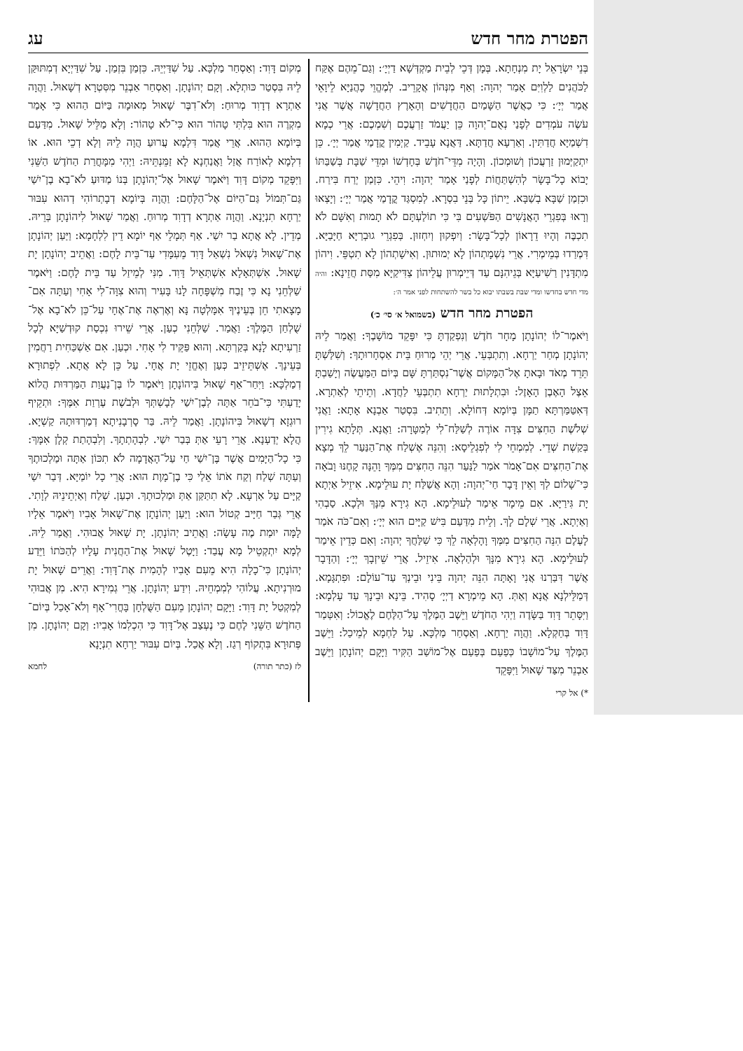הפטרת מחר חדש עג
בְּנֵי יִשְׂרָאֵל יָת מִנְחָתָא. בְּמָן דְּכֵי לְבֵית מַקְדְּשָׁא דַיְיָ׳: וְגַם־מֵהֶם אֶקַּח לַכֹּהֲנִים לַלְוִיִּם אָמַר יְהוָה: וְאַף מִנְּהוֹן אֲקָרֵיב. לְמֶהֱוֵי כָהֲנַיָּא לֵיוָאֵי אֲמַר יְיָ׳: כִּי כַאֲשֶׁר הַשָּׁמַיִם הַחֲדָשִׁים וְהָאָרֶץ הַחֲדָשָׁה אֲשֶׁר אֲנִי עֹשֶׂה עֹמְדִים לְפָנַי נְאֻם־יְהוָה כֵּן יַעֲמֹד זַרְעֲכֶם וְשִׁמְכֶם: אֲרֵי כְמָא דִשְׁמַיָּא חֲדַתִּין. וְאַרְעָא חֲדַתָּא. דַּאֲנָא עָבֵיד. קַיְמִין קֳדָמַי אֲמַר יְיָ׳. כֵּן יִתְקַיְּמוּן זַרְעֲכוֹן וְשׁוּמְכוֹן. וְהָיָה מִדֵּי־חֹדֶשׁ בְּחָדְשׁוֹ וּמִדֵּי שַׁבָּת בְּשַׁבַּתּוֹ יָבוֹא כָל־בָּשָׂר לְהִשְׁתַּחֲוֹת לְפָנַי אָמַר יְהוָה: וִיהֵי. כִּזְמַן יְרַח בִּירַח. וּכִזְמַן שַׁבָּא בְשַׁבָּא. יֵיתוֹן כָּל בְּנֵי בִסְרָא. לְמִסְגַּד קֳדָמַי אֲמַר יְיָ׳: וְיָצְאוּ וְרָאוּ בְּפִגְרֵי הָאֲנָשִׁים הַפֹּשְׁעִים בִּי כִּי תוֹלַעְתָּם לֹא תָמוּת וְאִשָּׁם לֹא תִכְבֶּה וְהָיוּ דֵרָאוֹן לְכָל־בָּשָׂר: וְיִפְקוּן וְיִחְזוּן. בְּפִגְרֵי גוּבְרַיָּא חַיָּבַיָּא. דִּמְרַדוּ בְּמֵימְרִי. אֲרֵי נִשְׁמָתְהוֹן לָא יְמוּתוּן. וְאִישָׁתְהוֹן לָא תִטְפֵּי. וִיהוֹן מִתְדָּנִין רַשִׁיעַיָּא בְּגֵיהִנָּם עַד דְּיֵימְרוּן עֲלֵיהוֹן צַדִּיקַיָּא מִסַּת חֲזֵינָא: והיה מדי חדש בחדשו ומדי שבת בשבתו יבוא כל בשר להשתחות לפני אמר ה׳:
הפטרת מחר חדש (בשמואל א׳ סי׳ כ׳)
וַיֹּאמֶר־לוֹ יְהוֹנָתָן מָחָר חֹדֶשׁ וְנִפְקַדְתָּ כִּי יִפָּקֵד מוֹשָׁבֶךָ: וַאֲמַר לֵיהּ יְהוֹנָתָן מְחַר יַרְחָא. וְתִתְבְּעֵי. אֲרֵי יְהֵי מְרוּחַ בֵּית אַסְחָרוּתָךְ: וְשִׁלַּשְׁתָּ תֵּרֵד מְאֹד וּבָאתָ אֶל־הַמָּקוֹם אֲשֶׁר־נִסְתַּרְתָּ שָּׁם בְּיוֹם הַמַּעֲשֶׂה וְיָשַׁבְתָּ אֵצֶל הָאֶבֶן הָאָזֶל: וּבִתְלָתוּת יַרְחָא תִתְבְּעֵי לַחֲדָא. וְתֵיתֵי לְאַתְרָא. דְּאִטַּמַּרְתָּא תַמָּן בְּיוֹמָא דְּחוֹלָא. וְתֵתִיב. בִּסְטַר אַבְנָא אָתָא: וַאֲנִי שְׁלֹשֶׁת הַחִצִּים צִדָּה אוֹרֶה לְשַׁלַּח־לִי לְמַטָּרָה: וַאֲנָא. תְּלָתָא גִירִין בְּקַשְׁת שְׁדֵי. לְמִמְחֵי לִי לְפִגְלֵיסָא: וְהִנֵּה אֶשְׁלַח אֶת־הַנַּעַר לֵךְ מְצָא אֶת־הַחִצִּים אִם־אָמֹר אֹמַר לַנַּעַר הִנֵּה הַחִצִּים מִמְּךָ וָהֵנָּה קָחֶנּוּ וָבֹאָה כִּי־שָׁלוֹם לְךָ וְאֵין דָּבָר חַי־יְהוָה: וְהָא אֲשַׁלַּח יָת עוּלֵימָא. אִיזֵיל אַיְתָא יָת גִּירַיָּא. אִם מֵימָר אֵימַר לְעוּלֵימָא. הָא גִירָא מִנָּךְ וּלְכָא. סַבְהִי וְאַיְתָא. אֲרֵי שְׁלָם לָךְ. וְלֵית מִדַּעַם בִּישׁ קַיָּים הוּא יְיָ׳: וְאִם־כֹּה אֹמַר לָעֶלֶם הִנֵּה הַחִצִּים מִמְּךָ וָהָלְאָה לֵךְ כִּי שִׁלַּחֲךָ יְהוָה: וְאִם כְּדֵין אֵימַר לְעוּלֵימָא. הָא גִירָא מִנָּךְ וּלְהַלְאָה. אִיזֵיל. אֲרֵי שֵׁיזְבָךְ יְיָ׳: וְהַדָּבָר אֲשֶׁר דִּבַּרְנוּ אֲנִי וָאָתָּה הִנֵּה יְהוָה בֵּינִי וּבֵינְךָ עַד־עוֹלָם: וּפִתְגָּמָא. דְּמַלֵּילְנָא אֲנָא וְאַתְּ. הָא מֵימְרָא דַיְיָ׳ סָהִיד. בֵּינָא וּבֵינָךְ עַד עָלְמָא: וַיִּסָּתֵר דָּוִד בַּשָּׂדֶה וַיְהִי הַחֹדֶשׁ וַיֵּשֶׁב הַמֶּלֶךְ עַל־הַלֶּחֶם לֶאֱכוֹל: וְאִטְּמַר דָּוִד בְּחַקְלָא. וַהֲוָה יַרְחָא. וְאַסְחַר מַלְכָּא. עַל לַחְמָא לְמֵיכַל: וַיֵּשֶׁב הַמֶּלֶךְ עַל־מוֹשָׁבוֹ כְּפַעַם בְּפַעַם אֶל־מוֹשַׁב הַקִּיר וַיָּקָם יְהוֹנָתָן וַיֵּשֶׁב אַבְנֵר מִצַּד שָׁאוּל וַיִּפָּקֵד
*) אל קרי
מְקוֹם דָּוִד: וְאַסְחַר מַלְכָּא. עַל שִׁדַּיְיֵהּ. כִּזְמַן בִּזְמַן. עַל שִׁדַּיְיָא דְמִתּוּקַּן לֵיהּ בִּסְטַר כּוּתְלָא. וְקָם יְהוֹנָתָן. וְאַסְחַר אַבְנֵר מִסִּטְרָא דְשָׁאוּל. וַהֲוָה אַתְרָא דְדָוִד מְרוּחַ: וְלֹא־דִבֶּר שָׁאוּל מְאוּמָה בַּיּוֹם הַהוּא כִּי אָמַר מִקְרֶה הוּא בִּלְתִּי טָהוֹר הוּא כִּי־לֹא טָהוֹר: וְלָא מַלֵּיל שָׁאוּל. מִדַּעַם בְּיוֹמָא הַהוּא. אֲרֵי אֲמַר דִּלְמָא עֲרוּעַ הֲוָה לֵיהּ וְלָא דְכֵי הוּא. אוֹ דִלְמָא לְאוֹרַח אֲזַל וַאֲנַחְנָא לָא זַמֵּנְתֵּיהּ: וַיְהִי מִמָּחֳרַת הַחֹדֶשׁ הַשֵּׁנִי וַיִּפָּקֵד מְקוֹם דָּוִד וַיֹּאמֶר שָׁאוּל אֶל־יְהוֹנָתָן בְּנוֹ מַדּוּעַ לֹא־בָא בֶן־יִשַׁי גַּם־תְּמוֹל גַּם־הַיּוֹם אֶל־הַלָּחֶם: וַהֲוָה בְּיוֹמָא דְבָתְרוֹהִי דְהוּא עִבּוּר יַרְחָא תִנְיָנָא. וַהֲוָה אַתְרָא דְדָוִד מְרוּחַ. וַאֲמַר שָׁאוּל לִיהוֹנָתָן בְּרֵיהּ. מְדֵין. לָא אֲתָא בַר יִשַׁי. אַף תְּמָלֵי אַף יוֹמָא דֵין לִלְחָמָא: וַיַּעַן יְהוֹנָתָן אֶת־שָׁאוּל נִשְׁאֹל נִשְׁאַל דָּוִד מֵעִמָּדִי עַד־בֵּית לָחֶם: וַאֲתֵיב יְהוֹנָתָן יָת שָׁאוּל. אִשְׁתְּאָלָא אִשְׁתְּאֵיל דָּוִד. מִנִּי לְמֵיזַל עַד בֵּית לָחֶם: וַיֹּאמֶר שַׁלְּחֵנִי נָא כִּי זֶבַח מִשְׁפָּחָה לָנוּ בָּעִיר וְהוּא צִוָּה־לִי אָחִי וְעַתָּה אִם־מָצָאתִי חֵן בְּעֵינֶיךָ אִמָּלְטָה נָּא וְאֶרְאֶה אֶת־אֶחָי עַל־כֵּן לֹא־בָא אֶל־שֻׁלְחַן הַמֶּלֶךְ: וַאֲמַר. שַׁלְּחֵנִי כְעַן. אֲרֵי שֵׁירוּ נִכְסַת קוּדְשַׁיָּא לְכָל זַרְעִיתָא לָנָא בְּקַרְתָּא. וְהוּא פַּקֵּיד לִי אָחִי. וּכְעַן. אִם אַשְׁכַּחִית רַחֲמִין בְּעֵינָךְ. אֶשְׁתֵּיזֵיב כְּעַן וְאֶחֱזֵי יָת אֲחָי. עַל כֵּן לָא אֲתָא. לִפְתוּרָא דְמַלְכָּא: וַיִּחַר־אַף שָׁאוּל בִּיהוֹנָתָן וַיֹּאמֶר לוֹ בֶּן־נַעֲוַת הַמַּרְדּוּת הֲלוֹא יָדַעְתִּי כִּי־בֹחֵר אַתָּה לְבֶן־יִשַׁי לְבָשְׁתְּךָ וּלְבֹשֶׁת עֶרְוַת אִמֶּךָ: וּתְקֵיף רוּגְזָא דְשָׁאוּל בִּיהוֹנָתָן. וַאֲמַר לֵיהּ. בַּר סָרְבָנִיתָא דְמַרְדּוּתָהּ קַשְׁיָא. הֲלָא יְדַעְנָא. אֲרֵי רָעֵי אַתְּ בְּבַר יִשַׁי. לִבְהָתְתָךְ. וְלִבְהָתַת קְלָן אִמָּךְ: כִּי כָל־הַיָּמִים אֲשֶׁר בֶּן־יִשַׁי חַי עַל־הָאֲדָמָה לֹא תִכּוֹן אַתָּה וּמַלְכוּתֶךָ וְעַתָּה שְׁלַח וְקַח אֹתוֹ אֵלַי כִּי בֶן־מָוֶת הוּא: אֲרֵי כָל יוֹמַיָּא. דְּבַר יִשַׁי קַיָּים עַל אַרְעָא. לָא תִתַּקַּן אַתְּ וּמַלְכוּתָךְ. וּכְעַן. שְׁלַח וְאַיְתֵינֵיהּ לְוָתִי. אֲרֵי גְּבַר חַיָּיב קְטוֹל הוּא: וַיַּעַן יְהוֹנָתָן אֶת־שָׁאוּל אָבִיו וַיֹּאמֶר אֵלָיו לָמָּה יוּמַת מֶה עָשָׂה: וַאֲתֵיב יְהוֹנָתָן. יָת שָׁאוּל אֲבוּהִי. וַאֲמַר לֵיהּ. לְמָא יִתְקְטֵיל מָא עֲבַד: וַיָּטֶל שָׁאוּל אֶת־הַחֲנִית עָלָיו לְהַכֹּתוֹ וַיֵּדַע יְהוֹנָתָן כִּי־כָלָה הִיא מֵעִם אָבִיו לְהָמִית אֶת־דָּוִד: וַאֲרֵים שָׁאוּל יָת מוּרְנִיתָא. עֲלוֹהִי לְמִמְחֵיהּ. וִידַע יְהוֹנָתָן. אֲרֵי גְמִירָא הִיא. מִן אֲבוּהִי לְמִקְטַל יָת דָּוִד: וַיָּקָם יְהוֹנָתָן מֵעִם הַשֻּׁלְחָן בָּחֳרִי־אָף וְלֹא־אָכַל בְּיוֹם־הַחֹדֶשׁ הַשֵּׁנִי לֶחֶם כִּי נֶעְצַב אֶל־דָּוִד כִּי הִכְלִמוֹ אָבִיו: וְקָם יְהוֹנָתָן. מִן פְּתוּרָא בִּתְקוֹף רְגַז. וְלָא אֲכַל. בְּיוֹם עִבּוּר יַרְחָא תִנְיָנָא
לז (כתר תורה) לחמא